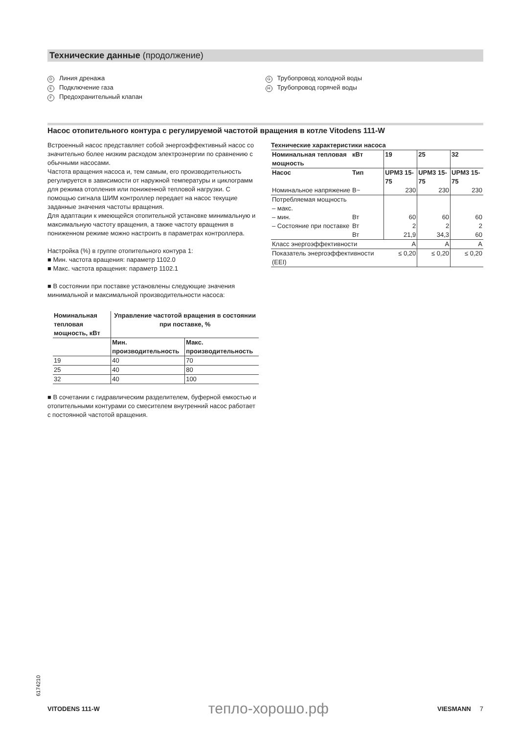Технические данные (продолжение)
D Линия дренажа
E Подключение газа
F Предохранительный клапан
G Трубопровод холодной воды
H Трубопровод горячей воды
Насос отопительного контура с регулируемой частотой вращения в котле Vitodens 111-W
Встроенный насос представляет собой энергоэффективный насос со значительно более низким расходом электроэнергии по сравнению с обычными насосами.
Частота вращения насоса и, тем самым, его производительность регулируется в зависимости от наружной температуры и циклограмм для режима отопления или пониженной тепловой нагрузки. С помощью сигнала ШИМ контроллер передает на насос текущие заданные значения частоты вращения.
Для адаптации к имеющейся отопительной установке минимальную и максимальную частоту вращения, а также частоту вращения в пониженном режиме можно настроить в параметрах контроллера.
Настройка (%) в группе отопительного контура 1:
■ Мин. частота вращения: параметр 1102.0
■ Макс. частота вращения: параметр 1102.1
■ В состоянии при поставке установлены следующие значения минимальной и максимальной производительности насоса:
| Номинальная тепловая мощность, кВт | Управление частотой вращения в состоянии при поставке, % | |
| --- | --- | --- |
| | Мин. производительность | Макс. производительность |
| 19 | 40 | 70 |
| 25 | 40 | 80 |
| 32 | 40 | 100 |
■ В сочетании с гидравлическим разделителем, буферной емкостью и отопительными контурами со смесителем внутренний насос работает с постоянной частотой вращения.
Технические характеристики насоса
| Номинальная тепловая мощность | кВт | 19 | 25 | 32 |
| --- | --- | --- | --- | --- |
| Насос | Тип | UPM3 15-75 | UPM3 15-75 | UPM3 15-75 |
| Номинальное напряжение | В~ | 230 | 230 | 230 |
| Потребляемая мощность – макс. – мин. – Состояние при поставке | Вт Вт Вт | 60 2 21,9 | 60 2 34,3 | 60 2 60 |
| Класс энергоэффективности | | A | A | A |
| Показатель энергоэффективности (EEI) | | ≤ 0,20 | ≤ 0,20 | ≤ 0,20 |
6174210
VITODENS 111-W тепло-хорошо.рф VIESMANN 7